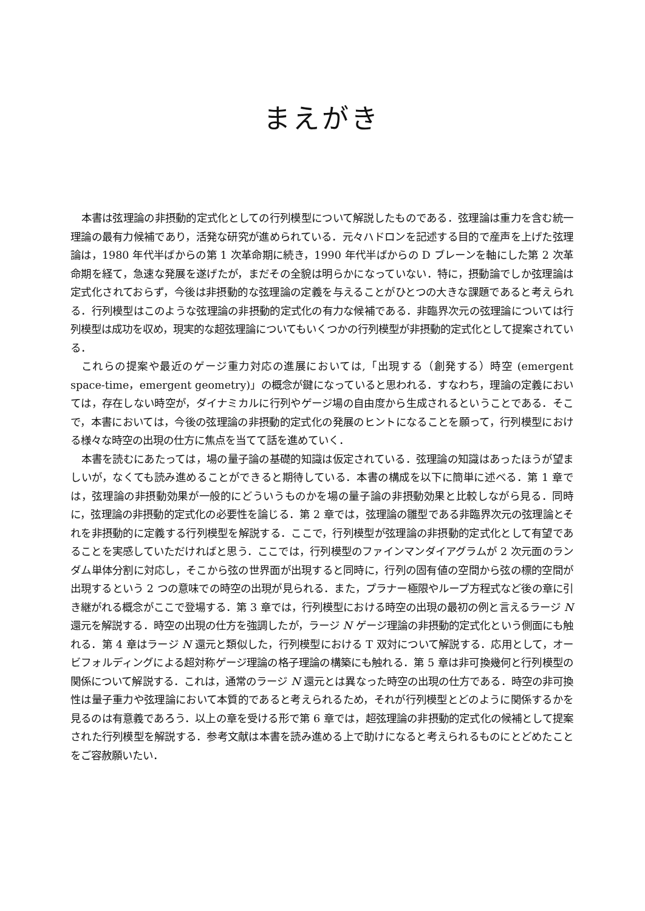まえがき
本書は弦理論の非摂動的定式化としての行列模型について解説したものである．弦理論は重力を含む統一理論の最有力候補であり，活発な研究が進められている．元々ハドロンを記述する目的で産声を上げた弦理論は，1980 年代半ばからの第 1 次革命期に続き，1990 年代半ばからの D ブレーンを軸にした第 2 次革命期を経て，急速な発展を遂げたが，まだその全貌は明らかになっていない．特に，摂動論でしか弦理論は定式化されておらず，今後は非摂動的な弦理論の定義を与えることがひとつの大きな課題であると考えられる．行列模型はこのような弦理論の非摂動的定式化の有力な候補である．非臨界次元の弦理論については行列模型は成功を収め，現実的な超弦理論についてもいくつかの行列模型が非摂動的定式化として提案されている．
これらの提案や最近のゲージ重力対応の進展においては,「出現する（創発する）時空 (emergent space-time，emergent geometry)」の概念が鍵になっていると思われる．すなわち，理論の定義においては，存在しない時空が，ダイナミカルに行列やゲージ場の自由度から生成されるということである．そこで，本書においては，今後の弦理論の非摂動的定式化の発展のヒントになることを願って，行列模型における様々な時空の出現の仕方に焦点を当てて話を進めていく．
本書を読むにあたっては，場の量子論の基礎的知識は仮定されている．弦理論の知識はあったほうが望ましいが，なくても読み進めることができると期待している．本書の構成を以下に簡単に述べる．第 1 章では，弦理論の非摂動効果が一般的にどういうものかを場の量子論の非摂動効果と比較しながら見る．同時に，弦理論の非摂動的定式化の必要性を論じる．第 2 章では，弦理論の雛型である非臨界次元の弦理論とそれを非摂動的に定義する行列模型を解説する．ここで，行列模型が弦理論の非摂動的定式化として有望であることを実感していただければと思う．ここでは，行列模型のファインマンダイアグラムが 2 次元面のランダム単体分割に対応し，そこから弦の世界面が出現すると同時に，行列の固有値の空間から弦の標的空間が出現するという 2 つの意味での時空の出現が見られる．また，プラナー極限やループ方程式など後の章に引き継がれる概念がここで登場する．第 3 章では，行列模型における時空の出現の最初の例と言えるラージ N 還元を解説する．時空の出現の仕方を強調したが，ラージ N ゲージ理論の非摂動的定式化という側面にも触れる．第 4 章はラージ N 還元と類似した，行列模型における T 双対について解説する．応用として，オービフォルディングによる超対称ゲージ理論の格子理論の構築にも触れる．第 5 章は非可換幾何と行列模型の関係について解説する．これは，通常のラージ N 還元とは異なった時空の出現の仕方である．時空の非可換性は量子重力や弦理論において本質的であると考えられるため，それが行列模型とどのように関係するかを見るのは有意義であろう．以上の章を受ける形で第 6 章では，超弦理論の非摂動的定式化の候補として提案された行列模型を解説する．参考文献は本書を読み進める上で助けになると考えられるものにとどめたことをご容赦願いたい．